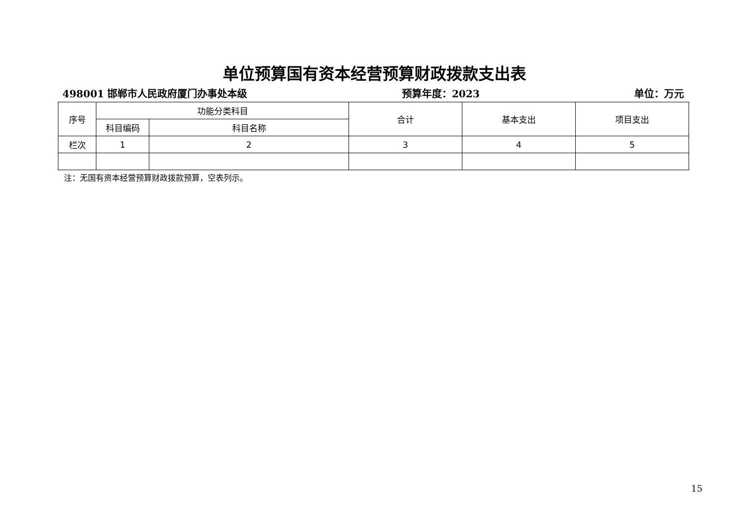单位预算国有资本经营预算财政拨款支出表
498001 邯郸市人民政府厦门办事处本级 预算年度：2023 单位：万元
| 序号 | 功能分类科目 | | 合计 | 基本支出 | 项目支出 |
| --- | --- | --- | --- | --- | --- |
| | 科目编码 | 科目名称 | | | |
| 栏次 | 1 | 2 | 3 | 4 | 5 |
注：无国有资本经营预算财政拨款预算，空表列示。
15